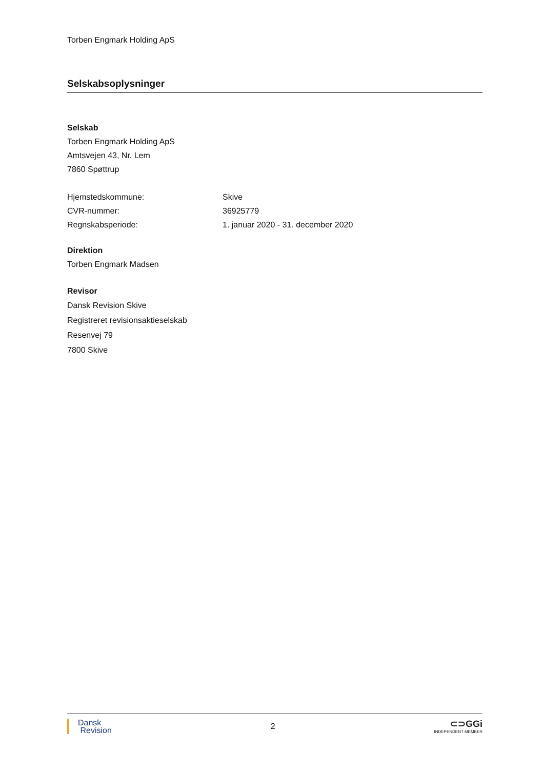Torben Engmark Holding ApS
Selskabsoplysninger
Selskab
Torben Engmark Holding ApS
Amtsvejen 43, Nr. Lem
7860 Spøttrup
Hjemstedskommune: Skive
CVR-nummer: 36925779
Regnskabsperiode: 1. januar 2020 - 31. december 2020
Direktion
Torben Engmark Madsen
Revisor
Dansk Revision Skive
Registreret revisionsaktieselskab
Resenvej 79
7800 Skive
Dansk
Revision
2
⊂⊃GGi
INDEPENDENT MEMBER